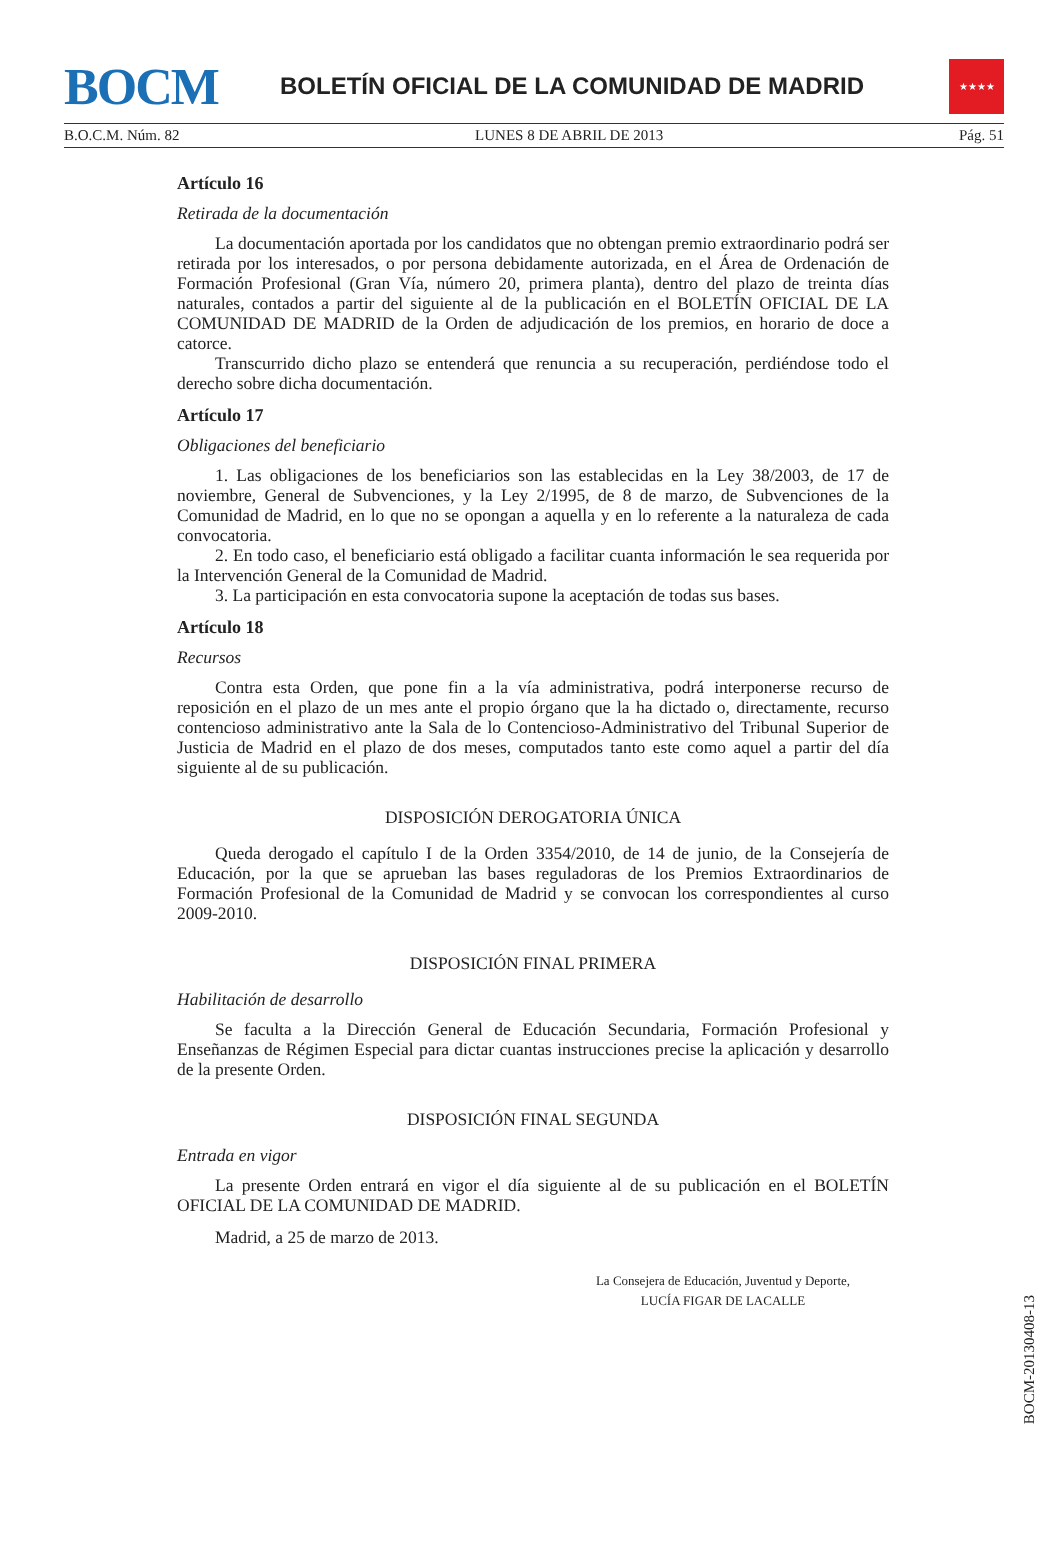BOCM
BOLETÍN OFICIAL DE LA COMUNIDAD DE MADRID
★★★★
B.O.C.M. Núm. 82 LUNES 8 DE ABRIL DE 2013 Pág. 51
Artículo 16
Retirada de la documentación
La documentación aportada por los candidatos que no obtengan premio extraordinario podrá ser retirada por los interesados, o por persona debidamente autorizada, en el Área de Ordenación de Formación Profesional (Gran Vía, número 20, primera planta), dentro del plazo de treinta días naturales, contados a partir del siguiente al de la publicación en el BOLETÍN OFICIAL DE LA COMUNIDAD DE MADRID de la Orden de adjudicación de los premios, en horario de doce a catorce.
Transcurrido dicho plazo se entenderá que renuncia a su recuperación, perdiéndose todo el derecho sobre dicha documentación.
Artículo 17
Obligaciones del beneficiario
1. Las obligaciones de los beneficiarios son las establecidas en la Ley 38/2003, de 17 de noviembre, General de Subvenciones, y la Ley 2/1995, de 8 de marzo, de Subvenciones de la Comunidad de Madrid, en lo que no se opongan a aquella y en lo referente a la naturaleza de cada convocatoria.
2. En todo caso, el beneficiario está obligado a facilitar cuanta información le sea requerida por la Intervención General de la Comunidad de Madrid.
3. La participación en esta convocatoria supone la aceptación de todas sus bases.
Artículo 18
Recursos
Contra esta Orden, que pone fin a la vía administrativa, podrá interponerse recurso de reposición en el plazo de un mes ante el propio órgano que la ha dictado o, directamente, recurso contencioso administrativo ante la Sala de lo Contencioso-Administrativo del Tribunal Superior de Justicia de Madrid en el plazo de dos meses, computados tanto este como aquel a partir del día siguiente al de su publicación.
DISPOSICIÓN DEROGATORIA ÚNICA
Queda derogado el capítulo I de la Orden 3354/2010, de 14 de junio, de la Consejería de Educación, por la que se aprueban las bases reguladoras de los Premios Extraordinarios de Formación Profesional de la Comunidad de Madrid y se convocan los correspondientes al curso 2009-2010.
DISPOSICIÓN FINAL PRIMERA
Habilitación de desarrollo
Se faculta a la Dirección General de Educación Secundaria, Formación Profesional y Enseñanzas de Régimen Especial para dictar cuantas instrucciones precise la aplicación y desarrollo de la presente Orden.
DISPOSICIÓN FINAL SEGUNDA
Entrada en vigor
La presente Orden entrará en vigor el día siguiente al de su publicación en el BOLETÍN OFICIAL DE LA COMUNIDAD DE MADRID.
Madrid, a 25 de marzo de 2013.
La Consejera de Educación, Juventud y Deporte,
LUCÍA FIGAR DE LACALLE
BOCM-20130408-13